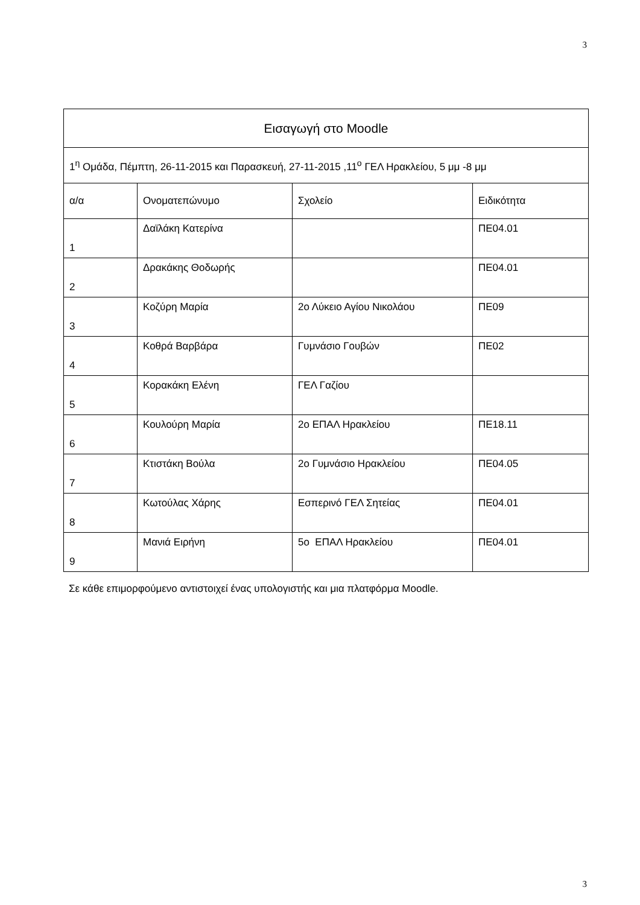3
| Εισαγωγή στο Moodle | | | |
| --- | --- | --- | --- |
| 1<sup>η</sup> Ομάδα, Πέμπτη, 26-11-2015 και Παρασκευή, 27-11-2015 ,11<sup>ο</sup> ΓΕΛ Ηρακλείου, 5 μμ -8 μμ | | | |
| α/α | Ονοματεπώνυμο | Σχολείο | Ειδικότητα |
| 1 | Δαϊλάκη Κατερίνα | | ΠΕ04.01 |
| 2 | Δρακάκης Θοδωρής | | ΠΕ04.01 |
| 3 | Κοζύρη Μαρία | 2ο Λύκειο Αγίου Νικολάου | ΠΕ09 |
| 4 | Κοθρά Βαρβάρα | Γυμνάσιο Γουβών | ΠΕ02 |
| 5 | Κορακάκη Ελένη | ΓΕΛ Γαζίου | |
| 6 | Κουλούρη Μαρία | 2ο ΕΠΑΛ Ηρακλείου | ΠΕ18.11 |
| 7 | Κτιστάκη Βούλα | 2ο Γυμνάσιο Ηρακλείου | ΠΕ04.05 |
| 8 | Κωτούλας Χάρης | Εσπερινό ΓΕΛ Σητείας | ΠΕ04.01 |
| 9 | Μανιά Ειρήνη | 5ο ΕΠΑΛ Ηρακλείου | ΠΕ04.01 |
Σε κάθε επιμορφούμενο αντιστοιχεί ένας υπολογιστής και μια πλατφόρμα Moodle.
3